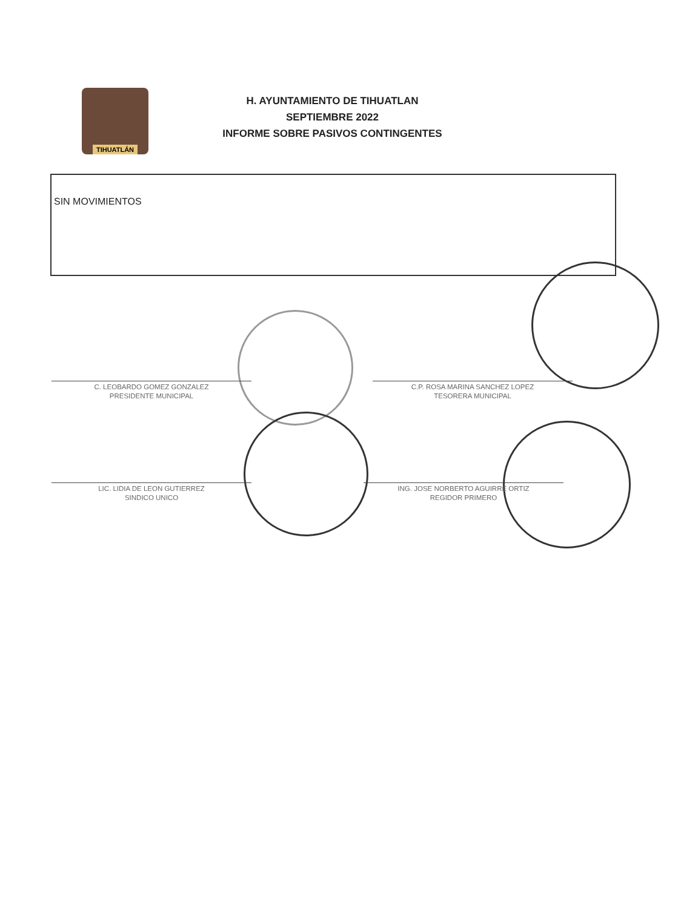TIHUATLÁN
H. AYUNTAMIENTO DE TIHUATLAN
SEPTIEMBRE 2022
INFORME SOBRE PASIVOS CONTINGENTES
SIN MOVIMIENTOS
C. LEOBARDO GOMEZ GONZALEZ
PRESIDENTE MUNICIPAL
C.P. ROSA MARINA SANCHEZ LOPEZ
TESORERA MUNICIPAL
LIC. LIDIA DE LEON GUTIERREZ
SINDICO UNICO
ING. JOSE NORBERTO AGUIRRE ORTIZ
REGIDOR PRIMERO